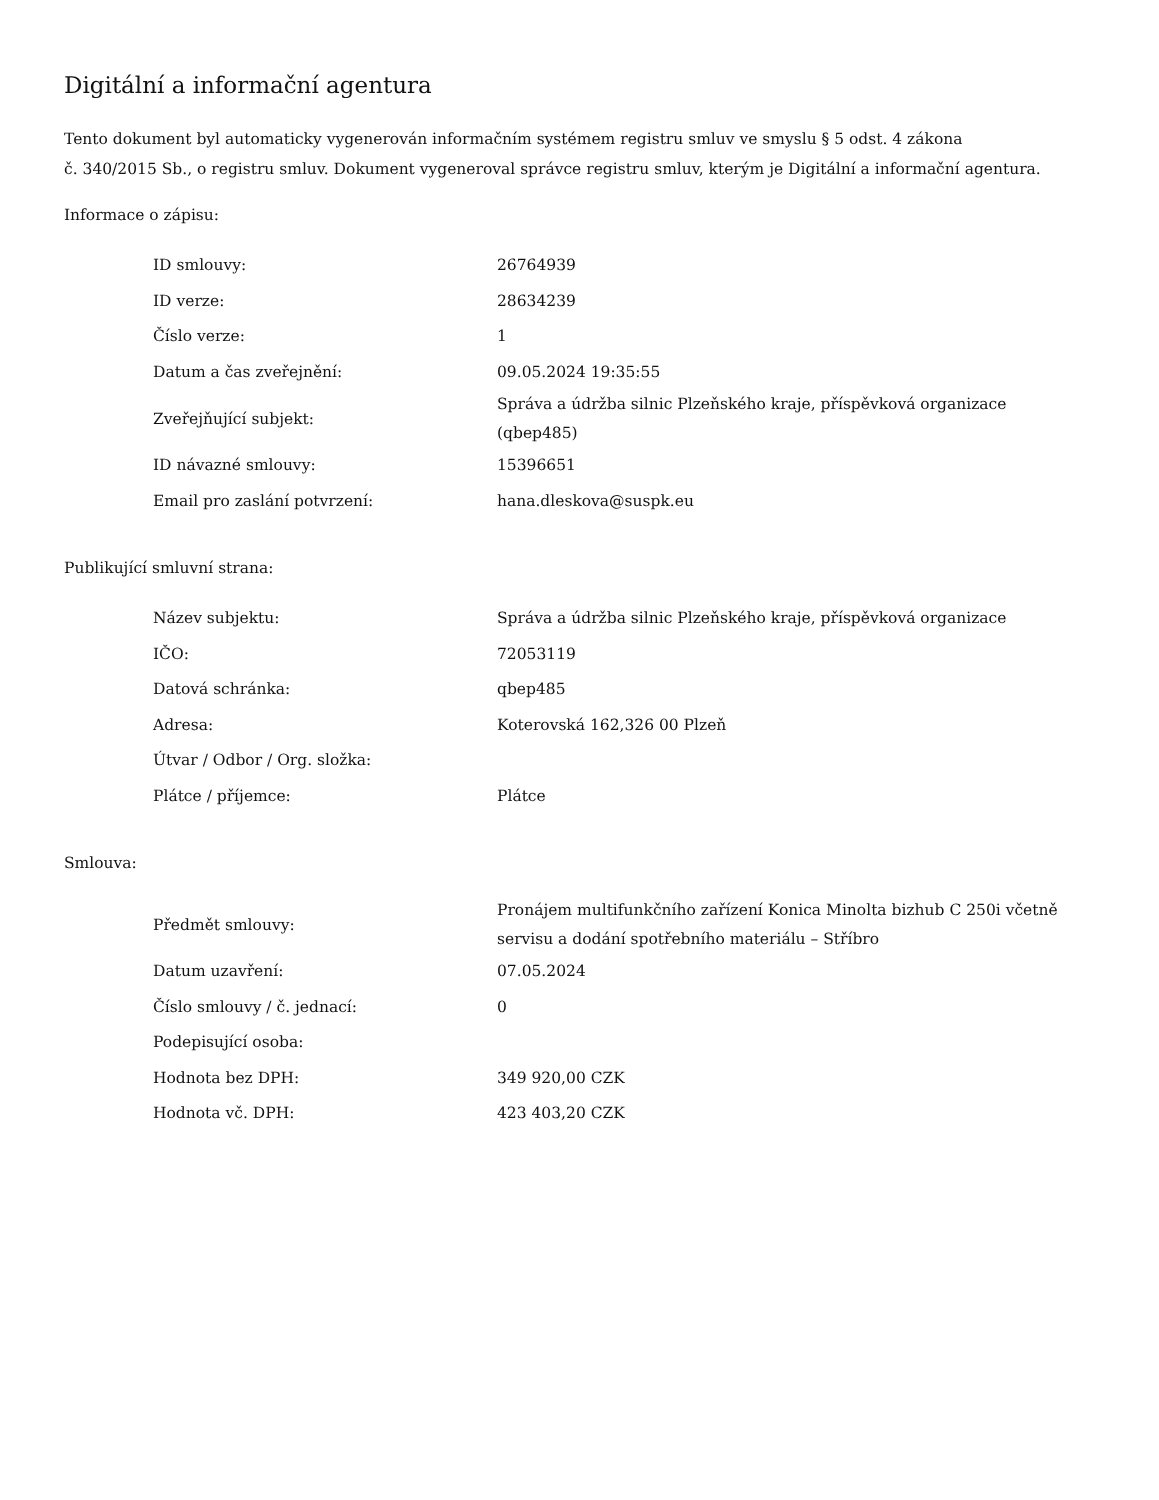Digitální a informační agentura
Tento dokument byl automaticky vygenerován informačním systémem registru smluv ve smyslu § 5 odst. 4 zákona
č. 340/2015 Sb., o registru smluv. Dokument vygeneroval správce registru smluv, kterým je Digitální a informační agentura.
Informace o zápisu:
| ID smlouvy: | 26764939 |
| ID verze: | 28634239 |
| Číslo verze: | 1 |
| Datum a čas zveřejnění: | 09.05.2024 19:35:55 |
| Zveřejňující subjekt: | Správa a údržba silnic Plzeňského kraje, příspěvková organizace (qbep485) |
| ID návazné smlouvy: | 15396651 |
| Email pro zaslání potvrzení: | hana.dleskova@suspk.eu |
Publikující smluvní strana:
| Název subjektu: | Správa a údržba silnic Plzeňského kraje, příspěvková organizace |
| IČO: | 72053119 |
| Datová schránka: | qbep485 |
| Adresa: | Koterovská 162,326 00 Plzeň |
| Útvar / Odbor / Org. složka: | |
| Plátce / příjemce: | Plátce |
Smlouva:
| Předmět smlouvy: | Pronájem multifunkčního zařízení Konica Minolta bizhub C 250i včetně servisu a dodání spotřebního materiálu – Stříbro |
| Datum uzavření: | 07.05.2024 |
| Číslo smlouvy / č. jednací: | 0 |
| Podepisující osoba: | |
| Hodnota bez DPH: | 349 920,00 CZK |
| Hodnota vč. DPH: | 423 403,20 CZK |